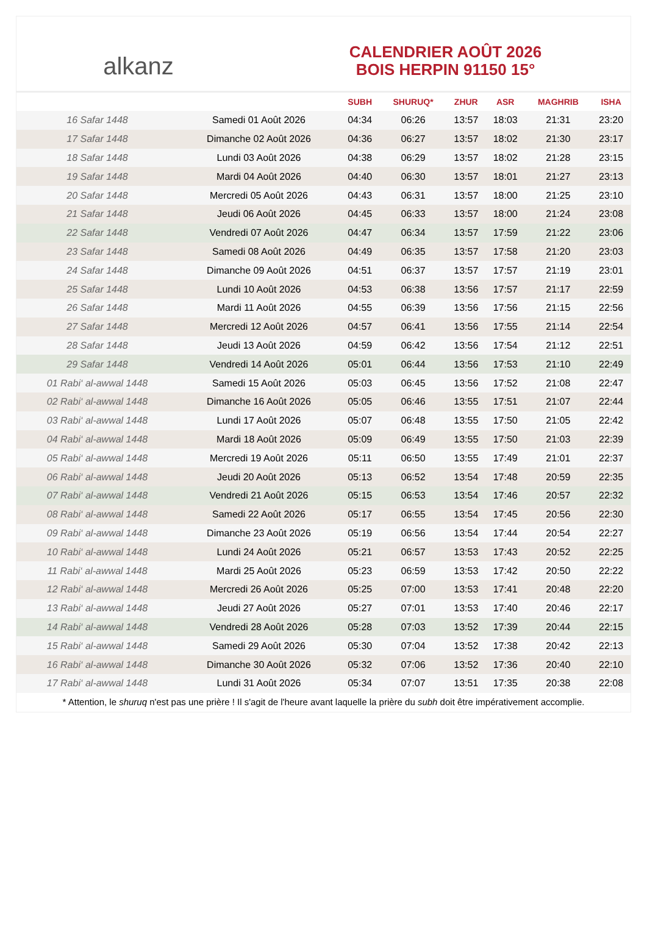alkanz
CALENDRIER AOÛT 2026
BOIS HERPIN 91150 15°
| | | SUBH | SHURUQ* | ZHUR | ASR | MAGHRIB | ISHA |
| --- | --- | --- | --- | --- | --- | --- | --- |
| 16 Safar 1448 | Samedi 01 Août 2026 | 04:34 | 06:26 | 13:57 | 18:03 | 21:31 | 23:20 |
| 17 Safar 1448 | Dimanche 02 Août 2026 | 04:36 | 06:27 | 13:57 | 18:02 | 21:30 | 23:17 |
| 18 Safar 1448 | Lundi 03 Août 2026 | 04:38 | 06:29 | 13:57 | 18:02 | 21:28 | 23:15 |
| 19 Safar 1448 | Mardi 04 Août 2026 | 04:40 | 06:30 | 13:57 | 18:01 | 21:27 | 23:13 |
| 20 Safar 1448 | Mercredi 05 Août 2026 | 04:43 | 06:31 | 13:57 | 18:00 | 21:25 | 23:10 |
| 21 Safar 1448 | Jeudi 06 Août 2026 | 04:45 | 06:33 | 13:57 | 18:00 | 21:24 | 23:08 |
| 22 Safar 1448 | Vendredi 07 Août 2026 | 04:47 | 06:34 | 13:57 | 17:59 | 21:22 | 23:06 |
| 23 Safar 1448 | Samedi 08 Août 2026 | 04:49 | 06:35 | 13:57 | 17:58 | 21:20 | 23:03 |
| 24 Safar 1448 | Dimanche 09 Août 2026 | 04:51 | 06:37 | 13:57 | 17:57 | 21:19 | 23:01 |
| 25 Safar 1448 | Lundi 10 Août 2026 | 04:53 | 06:38 | 13:56 | 17:57 | 21:17 | 22:59 |
| 26 Safar 1448 | Mardi 11 Août 2026 | 04:55 | 06:39 | 13:56 | 17:56 | 21:15 | 22:56 |
| 27 Safar 1448 | Mercredi 12 Août 2026 | 04:57 | 06:41 | 13:56 | 17:55 | 21:14 | 22:54 |
| 28 Safar 1448 | Jeudi 13 Août 2026 | 04:59 | 06:42 | 13:56 | 17:54 | 21:12 | 22:51 |
| 29 Safar 1448 | Vendredi 14 Août 2026 | 05:01 | 06:44 | 13:56 | 17:53 | 21:10 | 22:49 |
| 01 Rabi‘ al-awwal 1448 | Samedi 15 Août 2026 | 05:03 | 06:45 | 13:56 | 17:52 | 21:08 | 22:47 |
| 02 Rabi‘ al-awwal 1448 | Dimanche 16 Août 2026 | 05:05 | 06:46 | 13:55 | 17:51 | 21:07 | 22:44 |
| 03 Rabi‘ al-awwal 1448 | Lundi 17 Août 2026 | 05:07 | 06:48 | 13:55 | 17:50 | 21:05 | 22:42 |
| 04 Rabi‘ al-awwal 1448 | Mardi 18 Août 2026 | 05:09 | 06:49 | 13:55 | 17:50 | 21:03 | 22:39 |
| 05 Rabi‘ al-awwal 1448 | Mercredi 19 Août 2026 | 05:11 | 06:50 | 13:55 | 17:49 | 21:01 | 22:37 |
| 06 Rabi‘ al-awwal 1448 | Jeudi 20 Août 2026 | 05:13 | 06:52 | 13:54 | 17:48 | 20:59 | 22:35 |
| 07 Rabi‘ al-awwal 1448 | Vendredi 21 Août 2026 | 05:15 | 06:53 | 13:54 | 17:46 | 20:57 | 22:32 |
| 08 Rabi‘ al-awwal 1448 | Samedi 22 Août 2026 | 05:17 | 06:55 | 13:54 | 17:45 | 20:56 | 22:30 |
| 09 Rabi‘ al-awwal 1448 | Dimanche 23 Août 2026 | 05:19 | 06:56 | 13:54 | 17:44 | 20:54 | 22:27 |
| 10 Rabi‘ al-awwal 1448 | Lundi 24 Août 2026 | 05:21 | 06:57 | 13:53 | 17:43 | 20:52 | 22:25 |
| 11 Rabi‘ al-awwal 1448 | Mardi 25 Août 2026 | 05:23 | 06:59 | 13:53 | 17:42 | 20:50 | 22:22 |
| 12 Rabi‘ al-awwal 1448 | Mercredi 26 Août 2026 | 05:25 | 07:00 | 13:53 | 17:41 | 20:48 | 22:20 |
| 13 Rabi‘ al-awwal 1448 | Jeudi 27 Août 2026 | 05:27 | 07:01 | 13:53 | 17:40 | 20:46 | 22:17 |
| 14 Rabi‘ al-awwal 1448 | Vendredi 28 Août 2026 | 05:28 | 07:03 | 13:52 | 17:39 | 20:44 | 22:15 |
| 15 Rabi‘ al-awwal 1448 | Samedi 29 Août 2026 | 05:30 | 07:04 | 13:52 | 17:38 | 20:42 | 22:13 |
| 16 Rabi‘ al-awwal 1448 | Dimanche 30 Août 2026 | 05:32 | 07:06 | 13:52 | 17:36 | 20:40 | 22:10 |
| 17 Rabi‘ al-awwal 1448 | Lundi 31 Août 2026 | 05:34 | 07:07 | 13:51 | 17:35 | 20:38 | 22:08 |
* Attention, le shuruq n'est pas une prière ! Il s'agit de l'heure avant laquelle la prière du subh doit être impérativement accomplie.